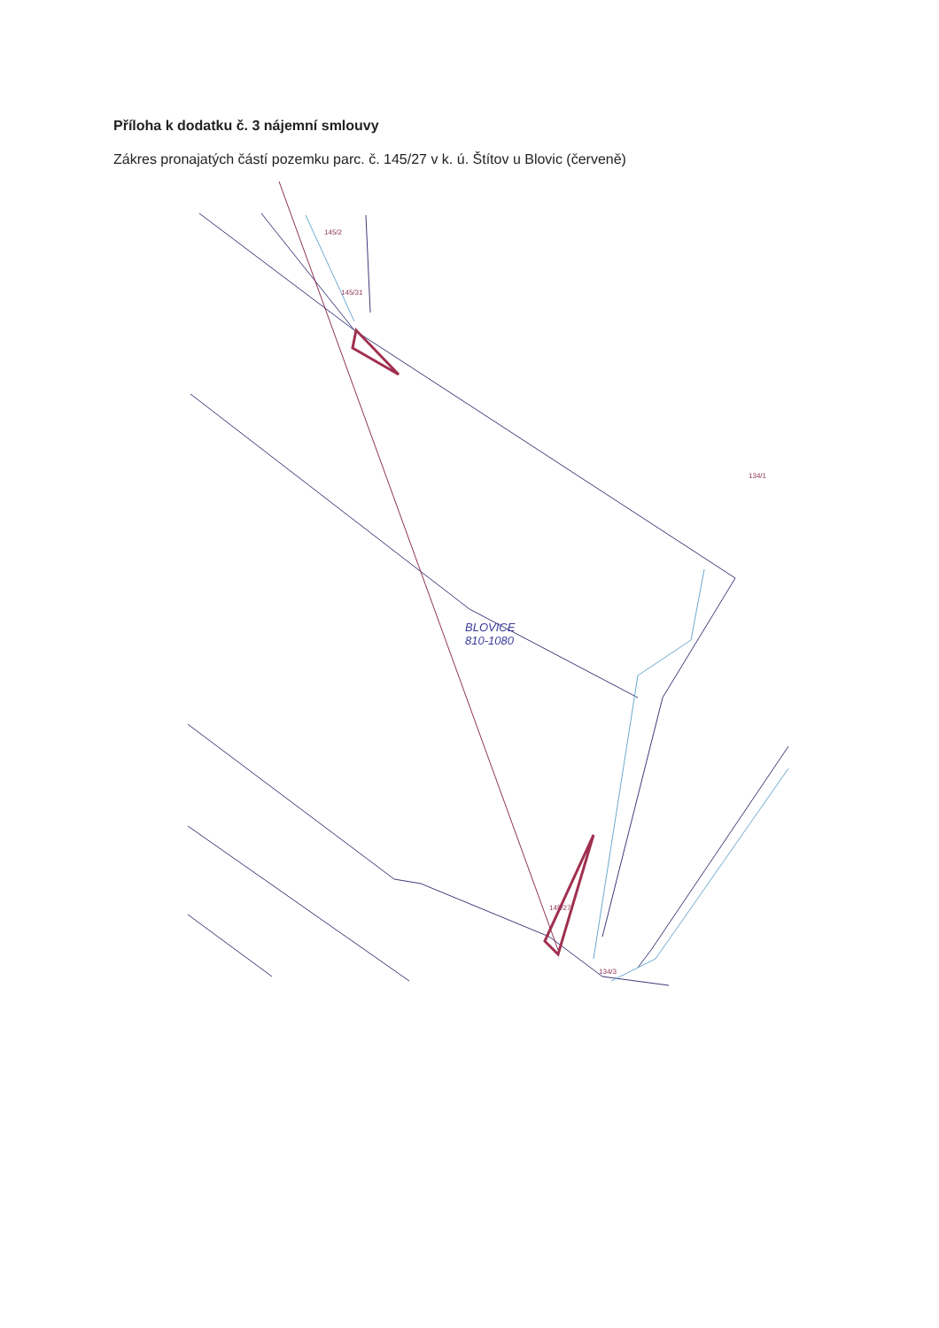Příloha k dodatku č. 3 nájemní smlouvy
Zákres pronajatých částí pozemku parc. č. 145/27 v k. ú. Štítov u Blovic (červeně)
145/2
145/31
134/1
145/27
134/3
BLOVICE
810-1080